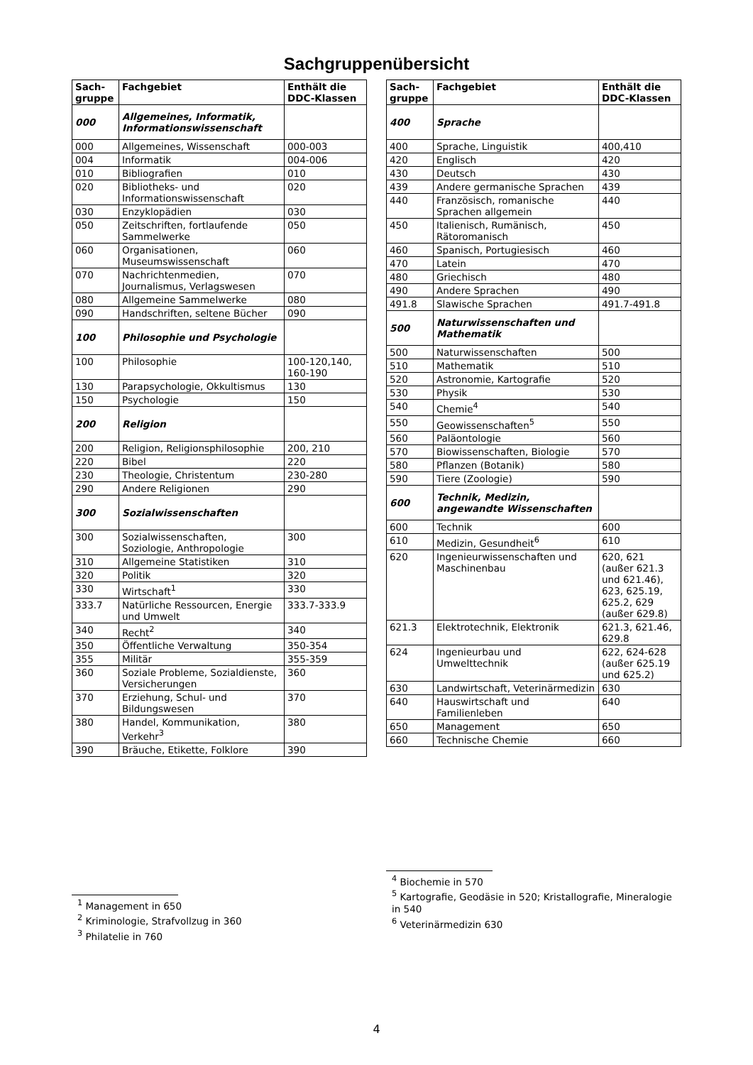Sachgruppenübersicht
| Sach- gruppe | Fachgebiet | Enthält die DDC-Klassen |
| --- | --- | --- |
| 000 | Allgemeines, Informatik, Informationswissenschaft | |
| 000 | Allgemeines, Wissenschaft | 000-003 |
| 004 | Informatik | 004-006 |
| 010 | Bibliografien | 010 |
| 020 | Bibliotheks- und Informationswissenschaft | 020 |
| 030 | Enzyklopädien | 030 |
| 050 | Zeitschriften, fortlaufende Sammelwerke | 050 |
| 060 | Organisationen, Museumswissenschaft | 060 |
| 070 | Nachrichtenmedien, Journalismus, Verlagswesen | 070 |
| 080 | Allgemeine Sammelwerke | 080 |
| 090 | Handschriften, seltene Bücher | 090 |
| 100 | Philosophie und Psychologie | |
| 100 | Philosophie | 100-120,140, 160-190 |
| 130 | Parapsychologie, Okkultismus | 130 |
| 150 | Psychologie | 150 |
| 200 | Religion | |
| 200 | Religion, Religionsphilosophie | 200, 210 |
| 220 | Bibel | 220 |
| 230 | Theologie, Christentum | 230-280 |
| 290 | Andere Religionen | 290 |
| 300 | Sozialwissenschaften | |
| 300 | Sozialwissenschaften, Soziologie, Anthropologie | 300 |
| 310 | Allgemeine Statistiken | 310 |
| 320 | Politik | 320 |
| 330 | Wirtschaft<sup>1</sup> | 330 |
| 333.7 | Natürliche Ressourcen, Energie und Umwelt | 333.7-333.9 |
| 340 | Recht<sup>2</sup> | 340 |
| 350 | Öffentliche Verwaltung | 350-354 |
| 355 | Militär | 355-359 |
| 360 | Soziale Probleme, Sozialdienste, Versicherungen | 360 |
| 370 | Erziehung, Schul- und Bildungswesen | 370 |
| 380 | Handel, Kommunikation, Verkehr<sup>3</sup> | 380 |
| 390 | Bräuche, Etikette, Folklore | 390 |
<sup>1</sup> Management in 650
<sup>2</sup> Kriminologie, Strafvollzug in 360
<sup>3</sup> Philatelie in 760
| Sach- gruppe | Fachgebiet | Enthält die DDC-Klassen |
| --- | --- | --- |
| 400 | Sprache | |
| 400 | Sprache, Linguistik | 400,410 |
| 420 | Englisch | 420 |
| 430 | Deutsch | 430 |
| 439 | Andere germanische Sprachen | 439 |
| 440 | Französisch, romanische Sprachen allgemein | 440 |
| 450 | Italienisch, Rumänisch, Rätoromanisch | 450 |
| 460 | Spanisch, Portugiesisch | 460 |
| 470 | Latein | 470 |
| 480 | Griechisch | 480 |
| 490 | Andere Sprachen | 490 |
| 491.8 | Slawische Sprachen | 491.7-491.8 |
| 500 | Naturwissenschaften und Mathematik | |
| 500 | Naturwissenschaften | 500 |
| 510 | Mathematik | 510 |
| 520 | Astronomie, Kartografie | 520 |
| 530 | Physik | 530 |
| 540 | Chemie<sup>4</sup> | 540 |
| 550 | Geowissenschaften<sup>5</sup> | 550 |
| 560 | Paläontologie | 560 |
| 570 | Biowissenschaften, Biologie | 570 |
| 580 | Pflanzen (Botanik) | 580 |
| 590 | Tiere (Zoologie) | 590 |
| 600 | Technik, Medizin, angewandte Wissenschaften | |
| 600 | Technik | 600 |
| 610 | Medizin, Gesundheit<sup>6</sup> | 610 |
| 620 | Ingenieurwissenschaften und Maschinenbau | 620, 621 (außer 621.3 und 621.46), 623, 625.19, 625.2, 629 (außer 629.8) |
| 621.3 | Elektrotechnik, Elektronik | 621.3, 621.46, 629.8 |
| 624 | Ingenieurbau und Umwelttechnik | 622, 624-628 (außer 625.19 und 625.2) |
| 630 | Landwirtschaft, Veterinärmedizin | 630 |
| 640 | Hauswirtschaft und Familienleben | 640 |
| 650 | Management | 650 |
| 660 | Technische Chemie | 660 |
<sup>4</sup> Biochemie in 570
<sup>5</sup> Kartografie, Geodäsie in 520; Kristallografie, Mineralogie in 540
<sup>6</sup> Veterinärmedizin 630
4